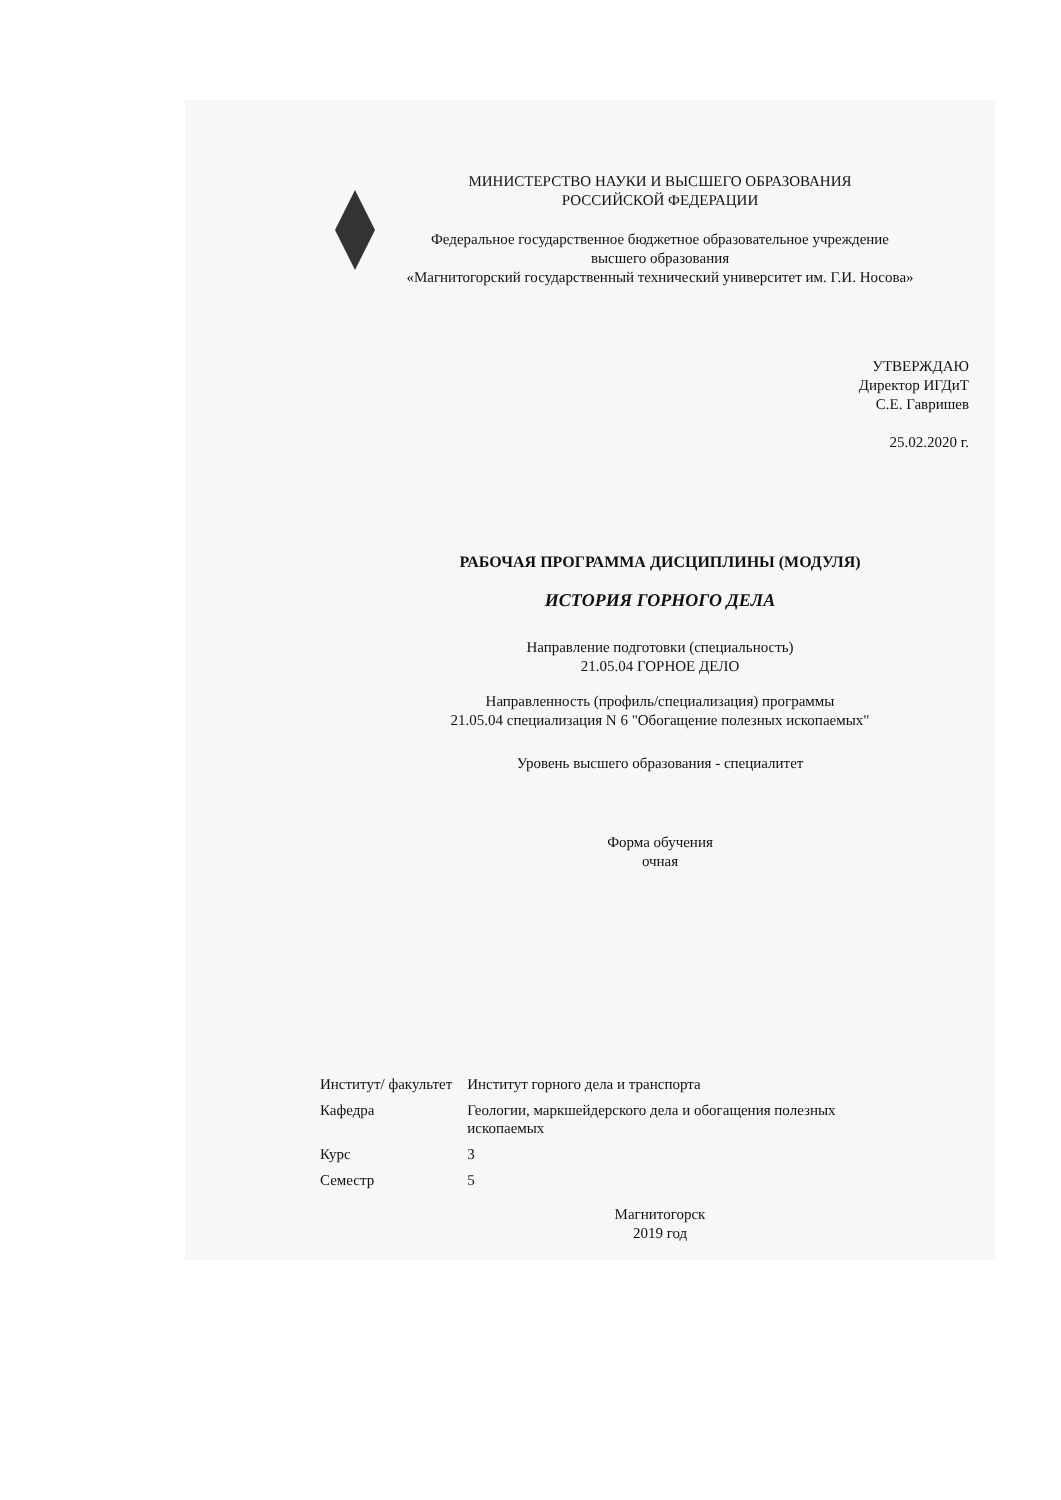МИНИСТЕРСТВО НАУКИ И ВЫСШЕГО ОБРАЗОВАНИЯ
РОССИЙСКОЙ ФЕДЕРАЦИИ
Федеральное государственное бюджетное образовательное учреждение
высшего образования
«Магнитогорский государственный технический университет им. Г.И. Носова»
УТВЕРЖДАЮ
Директор ИГДиТ
С.Е. Гавришев
25.02.2020 г.
РАБОЧАЯ ПРОГРАММА ДИСЦИПЛИНЫ (МОДУЛЯ)
ИСТОРИЯ ГОРНОГО ДЕЛА
Направление подготовки (специальность)
21.05.04 ГОРНОЕ ДЕЛО
Направленность (профиль/специализация) программы
21.05.04 специализация N 6 "Обогащение полезных ископаемых"
Уровень высшего образования - специалитет
Форма обучения
очная
| Институт/ факультет | Институт горного дела и транспорта |
| Кафедра | Геологии, маркшейдерского дела и обогащения полезных ископаемых |
| Курс | 3 |
| Семестр | 5 |
Магнитогорск
2019 год